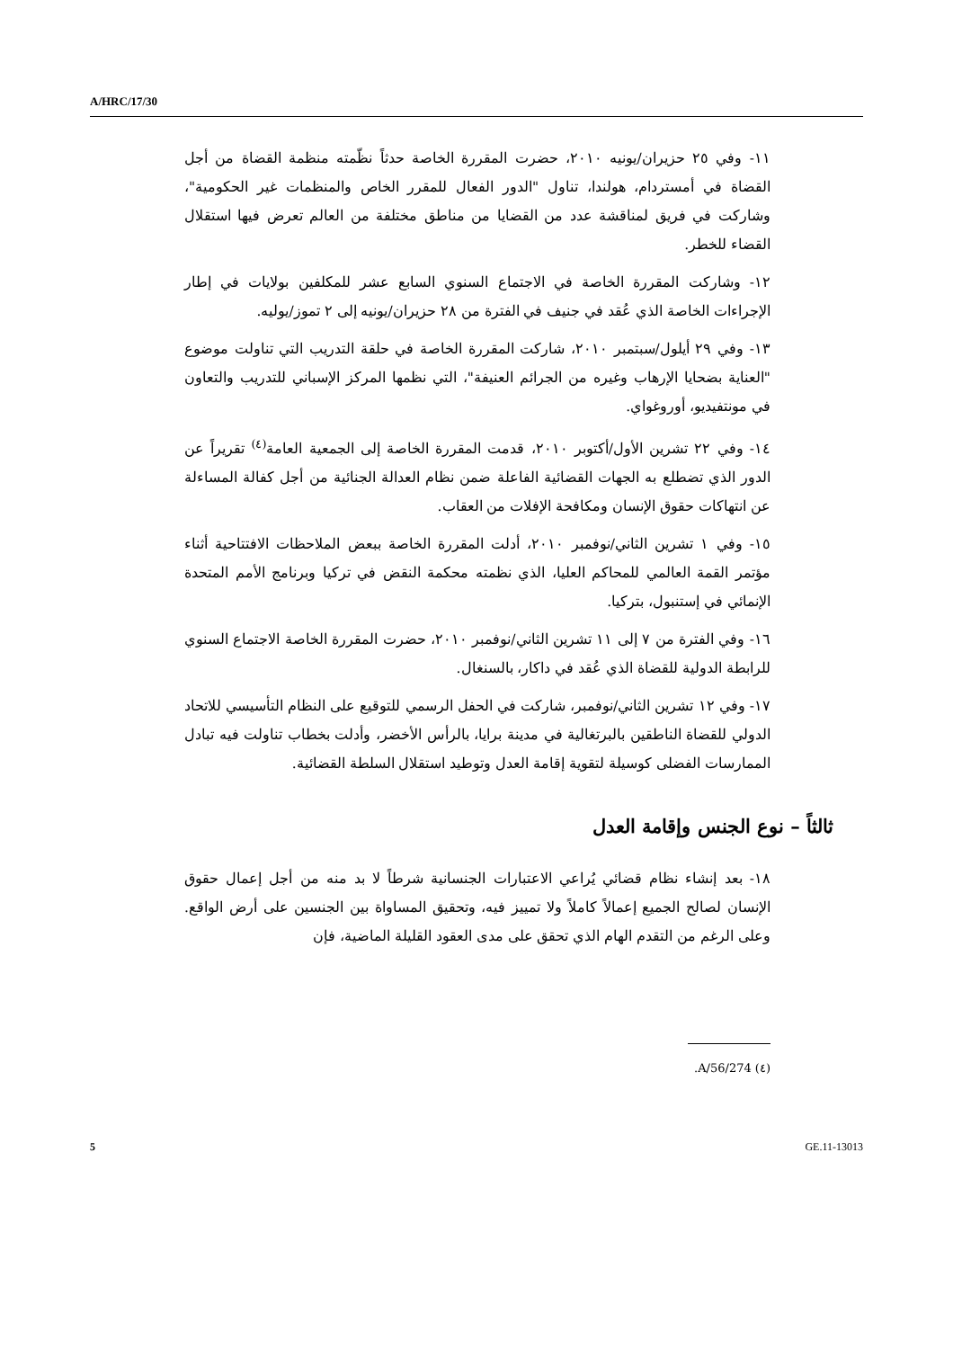A/HRC/17/30
١١- وفي ٢٥ حزيران/يونيه ٢٠١٠، حضرت المقررة الخاصة حدثاً نظّمته منظمة القضاة من أجل القضاة في أمستردام، هولندا، تناول "الدور الفعال للمقرر الخاص والمنظمات غير الحكومية"، وشاركت في فريق لمناقشة عدد من القضايا من مناطق مختلفة من العالم تعرض فيها استقلال القضاء للخطر.
١٢- وشاركت المقررة الخاصة في الاجتماع السنوي السابع عشر للمكلفين بولايات في إطار الإجراءات الخاصة الذي عُقد في جنيف في الفترة من ٢٨ حزيران/يونيه إلى ٢ تموز/يوليه.
١٣- وفي ٢٩ أيلول/سبتمبر ٢٠١٠، شاركت المقررة الخاصة في حلقة التدريب التي تناولت موضوع "العناية بضحايا الإرهاب وغيره من الجرائم العنيفة"، التي نظمها المركز الإسباني للتدريب والتعاون في مونتفيديو، أوروغواي.
١٤- وفي ٢٢ تشرين الأول/أكتوبر ٢٠١٠، قدمت المقررة الخاصة إلى الجمعية العامة<sup>(٤)</sup> تقريراً عن الدور الذي تضطلع به الجهات القضائية الفاعلة ضمن نظام العدالة الجنائية من أجل كفالة المساءلة عن انتهاكات حقوق الإنسان ومكافحة الإفلات من العقاب.
١٥- وفي ١ تشرين الثاني/نوفمبر ٢٠١٠، أدلت المقررة الخاصة ببعض الملاحظات الافتتاحية أثناء مؤتمر القمة العالمي للمحاكم العليا، الذي نظمته محكمة النقض في تركيا وبرنامج الأمم المتحدة الإنمائي في إستنبول، بتركيا.
١٦- وفي الفترة من ٧ إلى ١١ تشرين الثاني/نوفمبر ٢٠١٠، حضرت المقررة الخاصة الاجتماع السنوي للرابطة الدولية للقضاة الذي عُقد في داكار، بالسنغال.
١٧- وفي ١٢ تشرين الثاني/نوفمبر، شاركت في الحفل الرسمي للتوقيع على النظام التأسيسي للاتحاد الدولي للقضاة الناطقين بالبرتغالية في مدينة برايا، بالرأس الأخضر، وأدلت بخطاب تناولت فيه تبادل الممارسات الفضلى كوسيلة لتقوية إقامة العدل وتوطيد استقلال السلطة القضائية.
ثالثاً – نوع الجنس وإقامة العدل
١٨- بعد إنشاء نظام قضائي يُراعي الاعتبارات الجنسانية شرطاً لا بد منه من أجل إعمال حقوق الإنسان لصالح الجميع إعمالاً كاملاً ولا تمييز فيه، وتحقيق المساواة بين الجنسين على أرض الواقع. وعلى الرغم من التقدم الهام الذي تحقق على مدى العقود القليلة الماضية، فإن
(٤) A/56/274.
5 GE.11-13013